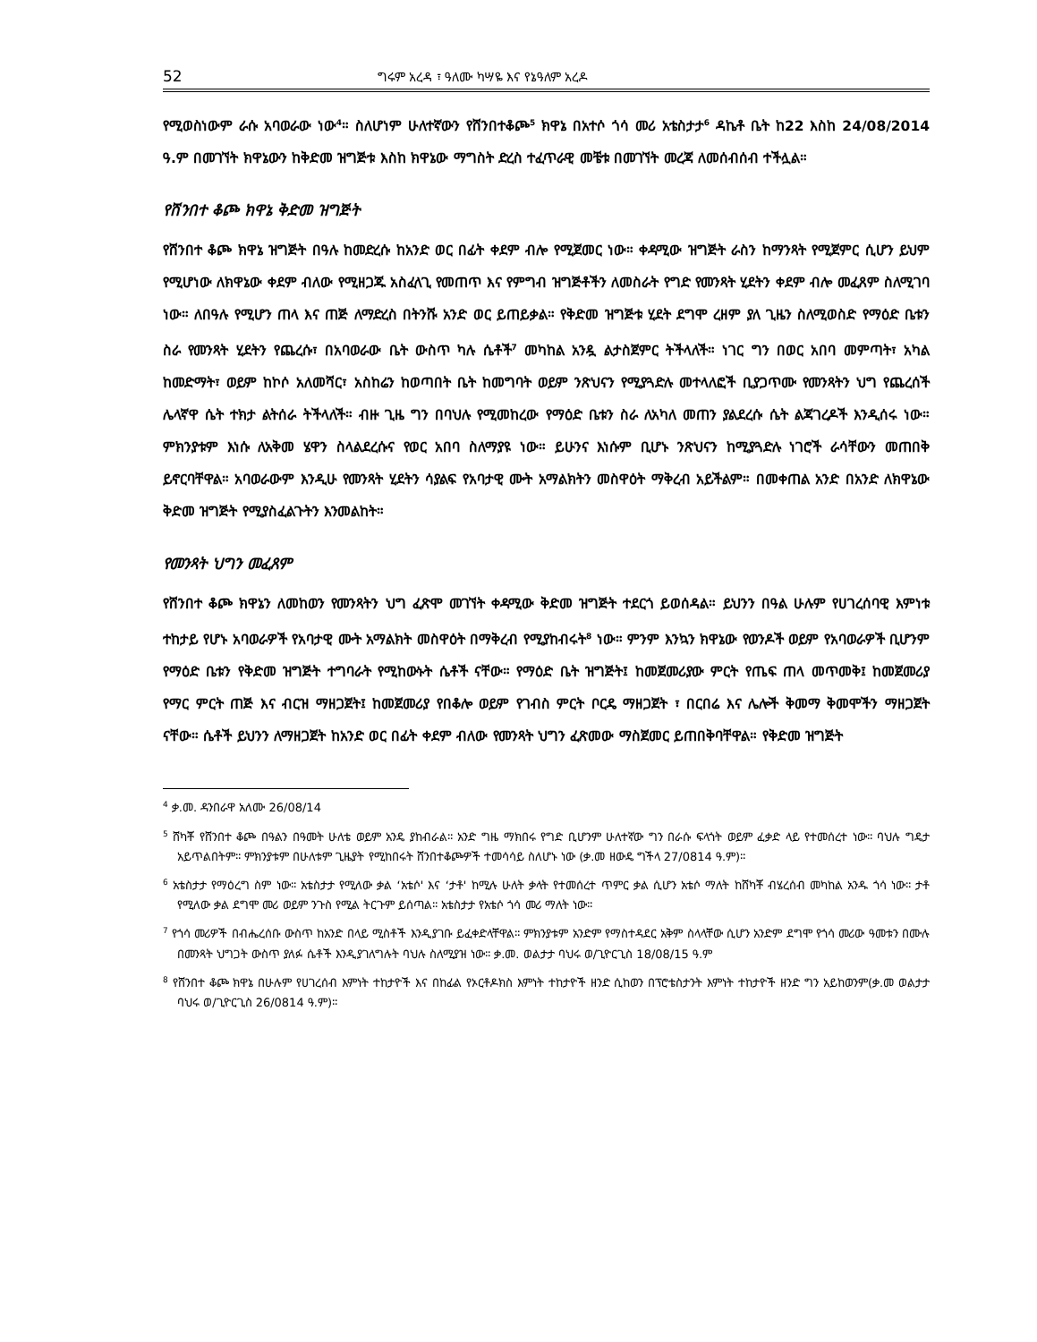52 ግሩም አረዳ ፣ ዓለሙ ካሣዬ እና የኔዓለም አረዶ
የሚወስነውም ራሱ አባወራው ነው<sup>4</sup>። ስለሆነም ሁለተኛውን የሸንበተቆጮ<sup>5</sup> ክዋኔ በአተሶ ጎሳ መሪ አቴስታታ<sup>6</sup> ዳኬቶ ቤት ከ22 እስከ 24/08/2014 ዓ.ም በመገኘት ክዋኔውን ከቅድመ ዝግጅቱ እስከ ክዋኔው ማግስት ድረስ ተፈጥራዊ መቼቱ በመገኘት መረጃ ለመሰብሰብ ተችሏል።
የሸንበተ ቆጮ ክዋኔ ቅድመ ዝግጅት
የሸንበተ ቆጮ ክዋኔ ዝግጅት በዓሉ ከመድረሱ ከአንድ ወር በፊት ቀደም ብሎ የሚጀመር ነው። ቀዳሚው ዝግጅት ራስን ከማንጻት የሚጀምር ሲሆን ይህም የሚሆነው ለክዋኔው ቀደም ብለው የሚዘጋጁ አስፈላጊ የመጠጥ እና የምግብ ዝግጅቶችን ለመስራት የግድ የመንጻት ሂደትን ቀደም ብሎ መፈጸም ስለሚገባ ነው። ለበዓሉ የሚሆን ጠላ እና ጠጅ ለማድረስ በትንሹ አንድ ወር ይጠይቃል። የቅድመ ዝግጅቱ ሂደት ደግሞ ረዘም ያለ ጊዜን ስለሚወስድ የማዕድ ቤቱን ስራ የመንጻት ሂደትን የጨረሱ፣ በአባወራው ቤት ውስጥ ካሉ ሴቶች<sup>7</sup> መካከል አንዷ ልታስጀምር ትችላለች። ነገር ግን በወር አበባ መምጣት፣ አካል ከመድማት፣ ወይም ከኮሶ አለመሻር፣ አስከሬን ከወጣበት ቤት ከመግባት ወይም ንጽህናን የሚያጓድሉ መተላለፎች ቢያጋጥሙ የመንጻትን ህግ የጨረሰች ሌላኛዋ ሴት ተክታ ልትሰራ ትችላለች። ብዙ ጊዜ ግን በባህሉ የሚመከረው የማዕድ ቤቱን ስራ ለአካለ መጠን ያልደረሱ ሴት ልጃገረዶች እንዲሰሩ ነው። ምክንያቱም እነሱ ለአቅመ ሄዋን ስላልደረሱና የወር አበባ ስለማያዩ ነው። ይሁንና እነሱም ቢሆኑ ንጽህናን ከሚያጓድሉ ነገሮች ራሳቸውን መጠበቅ ይኖርባቸዋል። አባወራውም እንዲሁ የመንጻት ሂደትን ሳያልፍ የአባታዊ ሙት አማልክትን መስዋዕት ማቅረብ አይችልም። በመቀጠል አንድ በአንድ ለክዋኔው ቅድመ ዝግጅት የሚያስፈልጉትን እንመልከት።
የመንጻት ህግን መፈጸም
የሸንበተ ቆጮ ክዋኔን ለመከወን የመንጻትን ህግ ፈጽሞ መገኘት ቀዳሚው ቅድመ ዝግጅት ተደርጎ ይወሰዳል። ይህንን በዓል ሁሉም የሀገረሰባዊ እምነቱ ተከታይ የሆኑ አባወራዎች የአባታዊ ሙት አማልክት መስዋዕት በማቅረብ የሚያከብሩት<sup>8</sup> ነው። ምንም እንኳን ክዋኔው የወንዶች ወይም የአባወራዎች ቢሆንም የማዕድ ቤቱን የቅድመ ዝግጅት ተግባራት የሚከውኑት ሴቶች ናቸው። የማዕድ ቤት ዝግጅት፤ ከመጀመሪያው ምርት የጤፍ ጠላ መጥመቅ፤ ከመጀመሪያ የማር ምርት ጠጅ እና ብርዝ ማዘጋጀት፤ ከመጀመሪያ የበቆሎ ወይም የገብስ ምርት ቦርዴ ማዘጋጀት ፣ በርበሬ እና ሌሎች ቅመማ ቅመሞችን ማዘጋጀት ናቸው። ሴቶች ይህንን ለማዘጋጀት ከአንድ ወር በፊት ቀደም ብለው የመንጻት ህግን ፈጽመው ማስጀመር ይጠበቅባቸዋል። የቅድመ ዝግጅት
<sup>4</sup> ቃ.መ. ዳንበራዋ አለሙ 26/08/14
<sup>5</sup> ሸካቾ የሸንበተ ቆጮ በዓልን በዓመት ሁለቴ ወይም አንዴ ያከብራል፡፡ አንድ ግዜ ማክበሩ የግድ ቢሆንም ሁለተኛው ግን በራሱ ፍላጎት ወይም ፈቃድ ላይ የተመሰረተ ነው፡፡ ባህሉ ግዴታ አይጥልበትም፡፡ ምክንያቱም በሁለቱም ጊዜያት የሚከበሩት ሸንበተቆጮዎች ተመሳሳይ ስለሆኑ ነው (ቃ.መ ዘውዴ ግችላ 27/0814 ዓ.ም)፡፡
<sup>6</sup> አቴስታታ የማዕረግ ስም ነው፡፡ አቴስታታ የሚለው ቃል ‘አቴሶ' እና ‘ታቶ' ከሚሉ ሁለት ቃላት የተመሰረተ ጥምር ቃል ሲሆን አቴሶ ማለት ከሸካቾ ብሄረሰብ መካከል አንዱ ጎሳ ነው፡፡ ታቶ የሚለው ቃል ደግሞ መሪ ወይም ንጉስ የሚል ትርጉም ይሰጣል፡፡ አቴስታታ የአቴሶ ጎሳ መሪ ማለት ነው፡፡
<sup>7</sup> የጎሳ መሪዎች በብሔረሰቡ ውስጥ ከአንድ በላይ ሚስቶች እንዲያገቡ ይፈቀድላቸዋል፡፡ ምክንያቱም አንድም የማስተዳደር አቅም ስላላቸው ሲሆን አንድም ደግሞ የጎሳ መሪው ዓመቱን በሙሉ በመንጻት ህግጋት ውስጥ ያለፉ ሴቶች እንዲያገለግሉት ባህሉ ስለሚያዝ ነው፡፡ ቃ.መ. ወልታታ ባህሩ ወ/ጊዮርጊስ 18/08/15 ዓ.ም
<sup>8</sup> የሸንበተ ቆጮ ክዋኔ በሁሉም የሀገረሰብ እምነት ተከታዮች እና በከፊል የኦርቶዶክስ እምነት ተከታዮች ዘንድ ሲከወን በፕሮቴስታንት እምነት ተከታዮች ዘንድ ግን አይከወንም(ቃ.መ ወልታታ ባህሩ ወ/ጊዮርጊስ 26/0814 ዓ.ም)፡፡